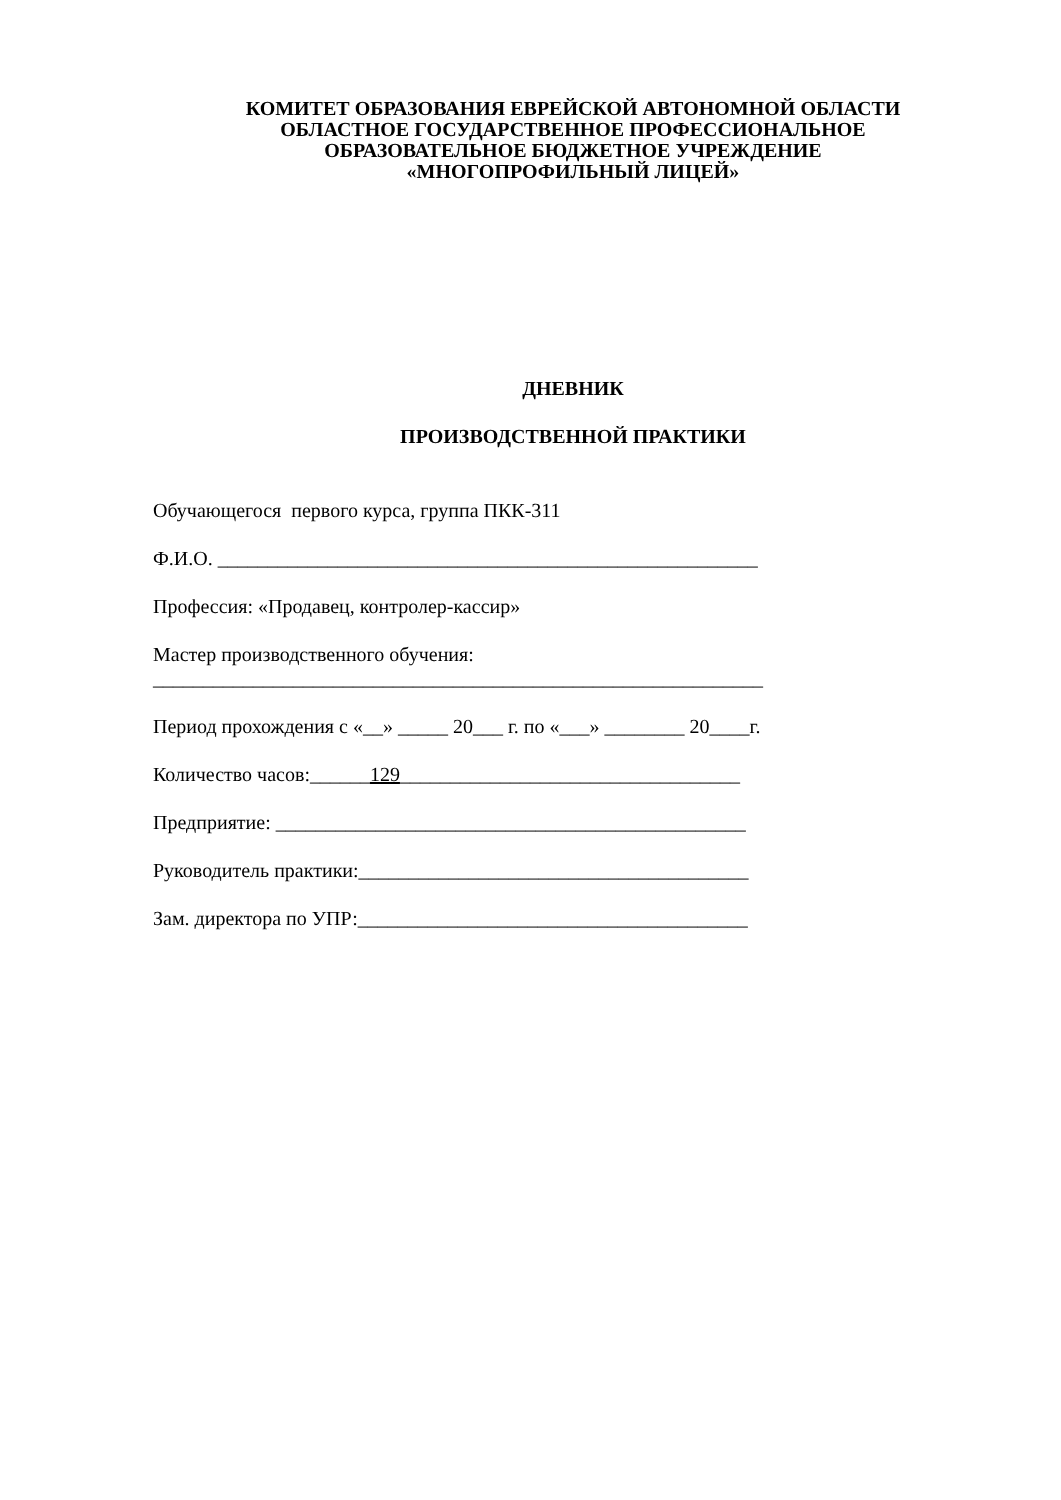КОМИТЕТ ОБРАЗОВАНИЯ ЕВРЕЙСКОЙ АВТОНОМНОЙ ОБЛАСТИ
ОБЛАСТНОЕ ГОСУДАРСТВЕННОЕ ПРОФЕССИОНАЛЬНОЕ
ОБРАЗОВАТЕЛЬНОЕ БЮДЖЕТНОЕ УЧРЕЖДЕНИЕ
«МНОГОПРОФИЛЬНЫЙ ЛИЦЕЙ»
ДНЕВНИК
ПРОИЗВОДСТВЕННОЙ ПРАКТИКИ
Обучающегося первого курса, группа ПКК-311
Ф.И.О. ______________________________________________________
Профессия: «Продавец, контролер-кассир»
Мастер производственного обучения:
_____________________________________________________________
Период прохождения с «__» _____ 20___ г. по «___» ________ 20____г.
Количество часов:______129__________________________________
Предприятие: _______________________________________________
Руководитель практики:_______________________________________
Зам. директора по УПР:_______________________________________